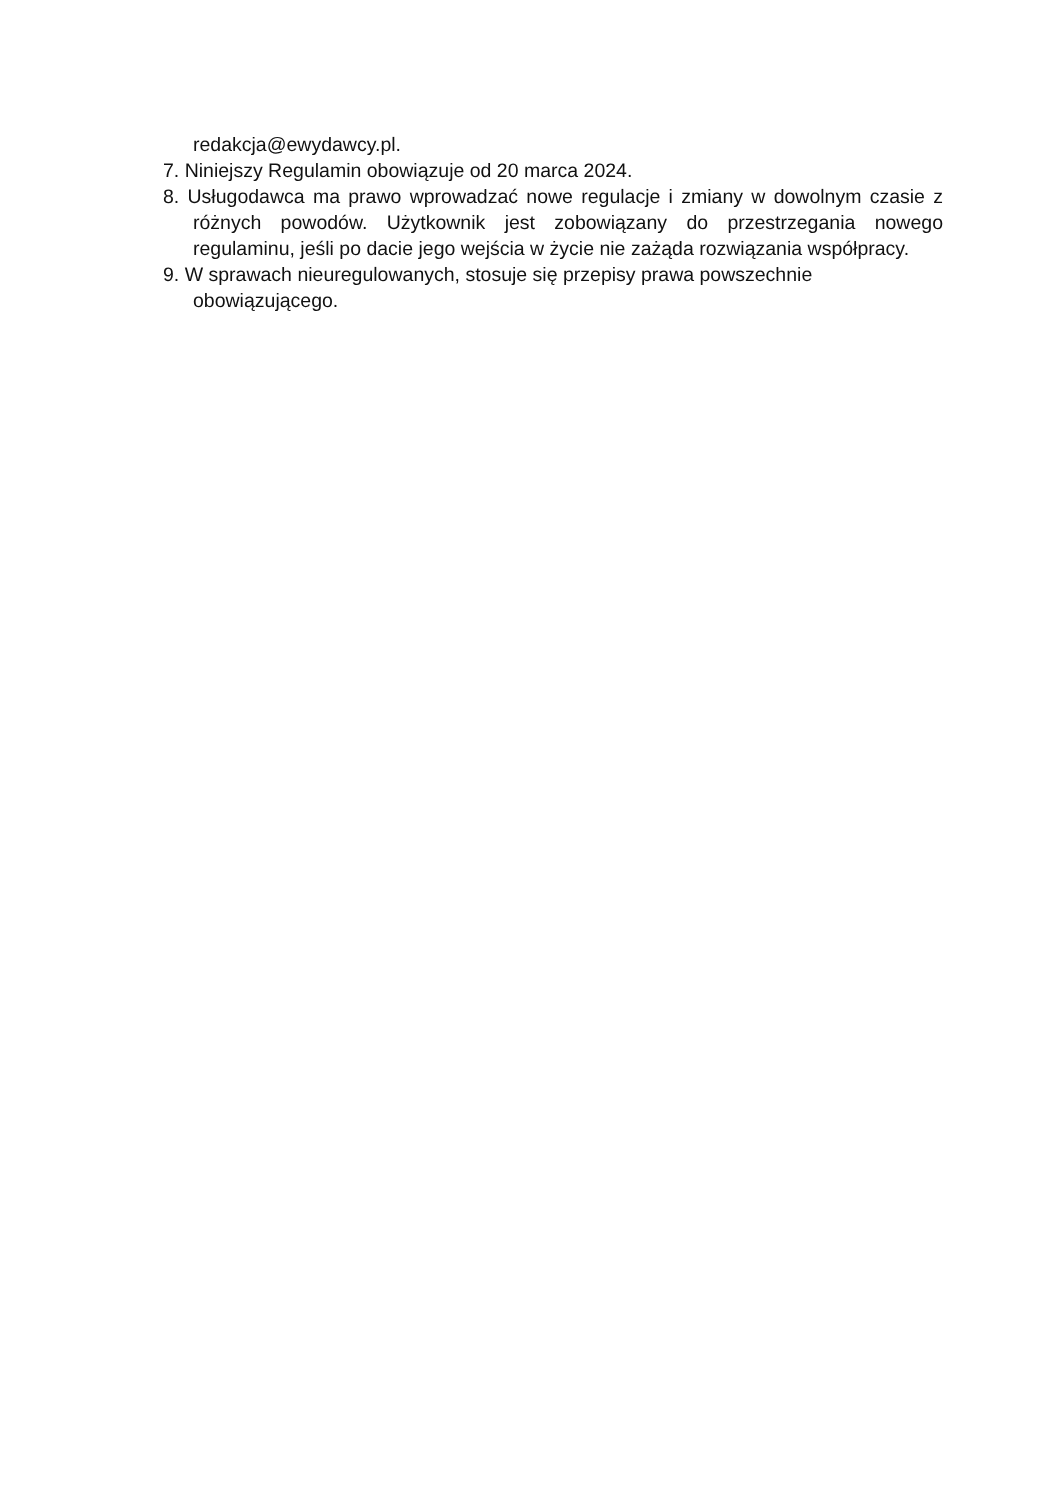redakcja@ewydawcy.pl.
7. Niniejszy Regulamin obowiązuje od 20 marca 2024.
8. Usługodawca ma prawo wprowadzać nowe regulacje i zmiany w dowolnym czasie z różnych powodów. Użytkownik jest zobowiązany do przestrzegania nowego regulaminu, jeśli po dacie jego wejścia w życie nie zażąda rozwiązania współpracy.
9. W sprawach nieuregulowanych, stosuje się przepisy prawa powszechnie
obowiązującego.